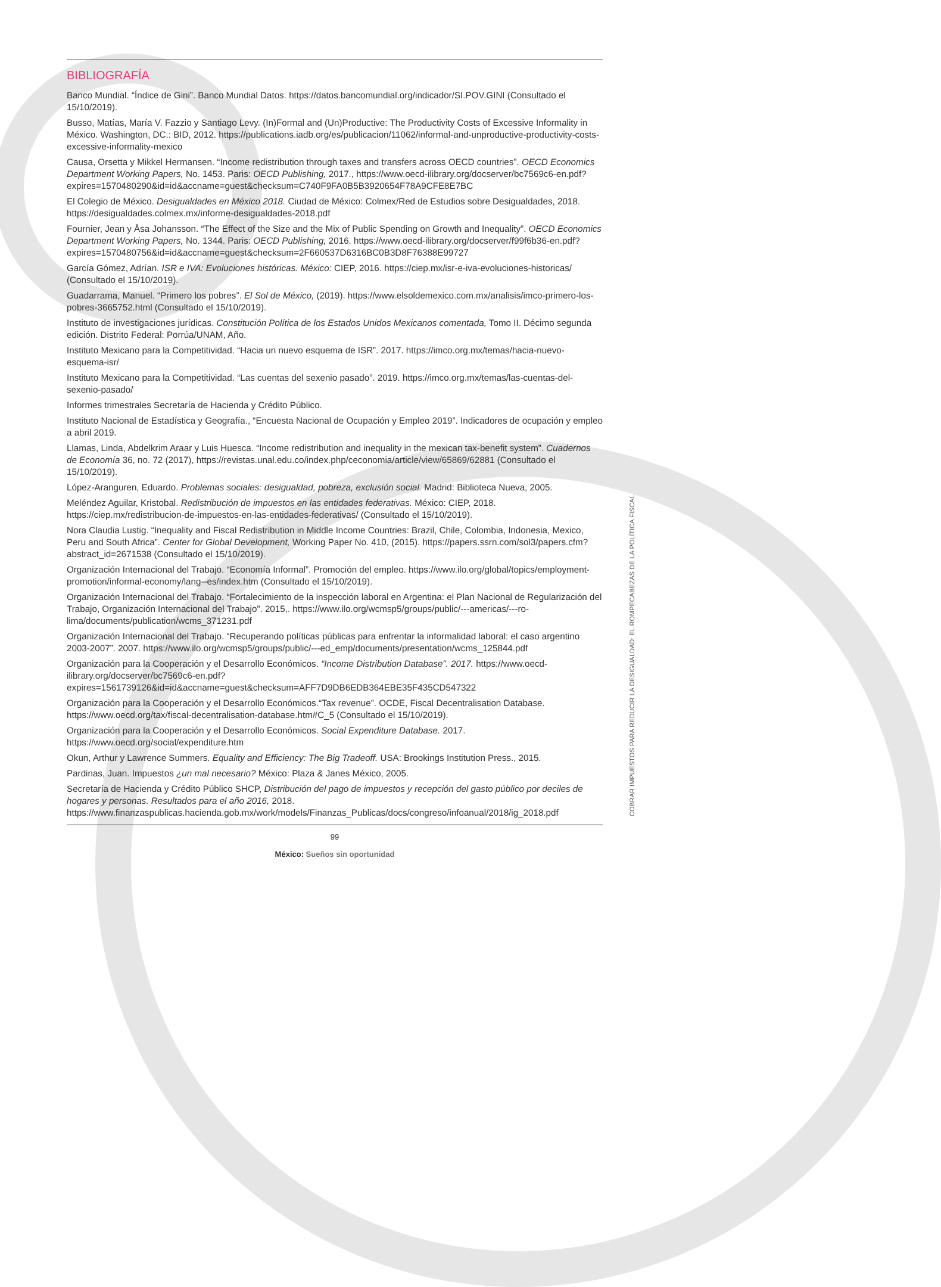BIBLIOGRAFÍA
Banco Mundial. “Índice de Gini”. Banco Mundial Datos. https://datos.bancomundial.org/indicador/SI.POV.GINI (Consultado el 15/10/2019).
Busso, Matías, María V. Fazzio y Santiago Levy. (In)Formal and (Un)Productive: The Productivity Costs of Excessive Informality in México. Washington, DC.: BID, 2012. https://publications.iadb.org/es/publicacion/11062/informal-and-unproductive-productivity-costs-excessive-informality-mexico
Causa, Orsetta y Mikkel Hermansen. “Income redistribution through taxes and transfers across OECD countries”. OECD Economics Department Working Papers, No. 1453. Paris: OECD Publishing, 2017., https://www.oecd-ilibrary.org/docserver/bc7569c6-en.pdf?expires=1570480290&id=id&accname=guest&checksum=C740F9FA0B5B3920654F78A9CFE8E7BC
El Colegio de México. Desigualdades en México 2018. Ciudad de México: Colmex/Red de Estudios sobre Desigualdades, 2018. https://desigualdades.colmex.mx/informe-desigualdades-2018.pdf
Fournier, Jean y Åsa Johansson. “The Effect of the Size and the Mix of Public Spending on Growth and Inequality”. OECD Economics Department Working Papers, No. 1344. Paris: OECD Publishing, 2016. https://www.oecd-ilibrary.org/docserver/f99f6b36-en.pdf?expires=1570480756&id=id&accname=guest&checksum=2F660537D6316BC0B3D8F76388E99727
García Gómez, Adrían. ISR e IVA: Evoluciones históricas. México: CIEP, 2016. https://ciep.mx/isr-e-iva-evoluciones-historicas/ (Consultado el 15/10/2019).
Guadarrama, Manuel. “Primero los pobres”. El Sol de México, (2019). https://www.elsoldemexico.com.mx/analisis/imco-primero-los-pobres-3665752.html (Consultado el 15/10/2019).
Instituto de investigaciones jurídicas. Constitución Política de los Estados Unidos Mexicanos comentada, Tomo II. Décimo segunda edición. Distrito Federal: Porrúa/UNAM, Año.
Instituto Mexicano para la Competitividad. “Hacia un nuevo esquema de ISR”. 2017. https://imco.org.mx/temas/hacia-nuevo-esquema-isr/
Instituto Mexicano para la Competitividad. “Las cuentas del sexenio pasado”. 2019. https://imco.org.mx/temas/las-cuentas-del-sexenio-pasado/
Informes trimestrales Secretaría de Hacienda y Crédito Público.
Instituto Nacional de Estadística y Geografía., “Encuesta Nacional de Ocupación y Empleo 2019”. Indicadores de ocupación y empleo a abril 2019.
Llamas, Linda, Abdelkrim Araar y Luis Huesca. “Income redistribution and inequality in the mexican tax-benefit system”. Cuadernos de Economía 36, no. 72 (2017), https://revistas.unal.edu.co/index.php/ceconomia/article/view/65869/62881 (Consultado el 15/10/2019).
López-Aranguren, Eduardo. Problemas sociales: desigualdad, pobreza, exclusión social. Madrid: Biblioteca Nueva, 2005.
Meléndez Aguilar, Kristobal. Redistribución de impuestos en las entidades federativas. México: CIEP, 2018. https://ciep.mx/redistribucion-de-impuestos-en-las-entidades-federativas/ (Consultado el 15/10/2019).
Nora Claudia Lustig. “Inequality and Fiscal Redistribution in Middle Income Countries: Brazil, Chile, Colombia, Indonesia, Mexico, Peru and South Africa”. Center for Global Development, Working Paper No. 410, (2015). https://papers.ssrn.com/sol3/papers.cfm?abstract_id=2671538 (Consultado el 15/10/2019).
Organización Internacional del Trabajo. “Economía Informal”. Promoción del empleo. https://www.ilo.org/global/topics/employment-promotion/informal-economy/lang--es/index.htm (Consultado el 15/10/2019).
Organización Internacional del Trabajo. “Fortalecimiento de la inspección laboral en Argentina: el Plan Nacional de Regularización del Trabajo, Organización Internacional del Trabajo”. 2015,. https://www.ilo.org/wcmsp5/groups/public/---americas/---ro-lima/documents/publication/wcms_371231.pdf
Organización Internacional del Trabajo. “Recuperando políticas públicas para enfrentar la informalidad laboral: el caso argentino 2003-2007”. 2007. https://www.ilo.org/wcmsp5/groups/public/---ed_emp/documents/presentation/wcms_125844.pdf
Organización para la Cooperación y el Desarrollo Económicos. “Income Distribution Database”. 2017. https://www.oecd-ilibrary.org/docserver/bc7569c6-en.pdf?expires=1561739126&id=id&accname=guest&checksum=AFF7D9DB6EDB364EBE35F435CD547322
Organización para la Cooperación y el Desarrollo Económicos.“Tax revenue”. OCDE, Fiscal Decentralisation Database. https://www.oecd.org/tax/fiscal-decentralisation-database.htm#C_5 (Consultado el 15/10/2019).
Organización para la Cooperación y el Desarrollo Económicos. Social Expenditure Database. 2017. https://www.oecd.org/social/expenditure.htm
Okun, Arthur y Lawrence Summers. Equality and Efficiency: The Big Tradeoff. USA: Brookings Institution Press., 2015.
Pardinas, Juan. Impuestos ¿un mal necesario? México: Plaza & Janes México, 2005.
Secretaría de Hacienda y Crédito Público SHCP, Distribución del pago de impuestos y recepción del gasto público por deciles de hogares y personas. Resultados para el año 2016, 2018. https://www.finanzaspublicas.hacienda.gob.mx/work/models/Finanzas_Publicas/docs/congreso/infoanual/2018/ig_2018.pdf
99
México: Sueños sin oportunidad
COBRAR IMPUESTOS PARA REDUCIR LA DESIGUALDAD: EL ROMPECABEZAS DE LA POLÍTICA FISCAL